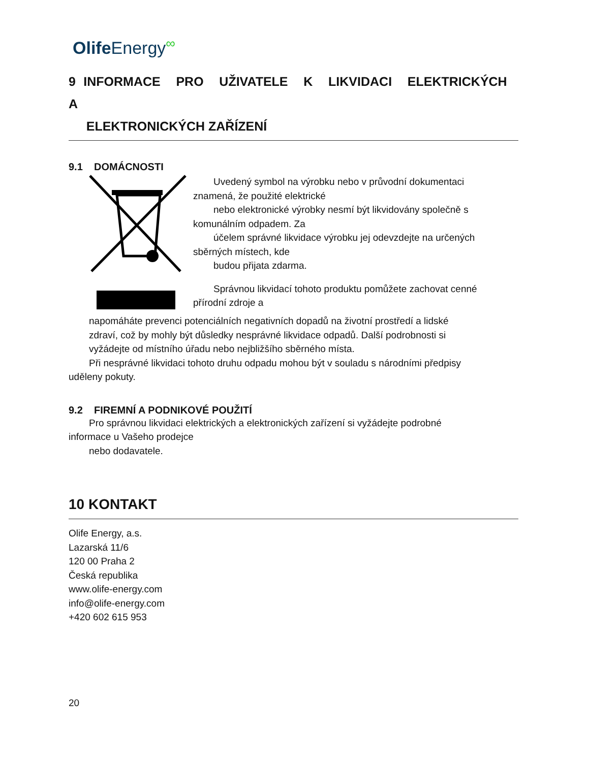Olife Energy<sup>∞</sup>
9 INFORMACE PRO UŽIVATELE K LIKVIDACI ELEKTRICKÝCH A
ELEKTRONICKÝCH ZAŘÍZENÍ
9.1 DOMÁCNOSTI
Uvedený symbol na výrobku nebo v průvodní dokumentaci
znamená, že použité elektrické
nebo elektronické výrobky nesmí být likvidovány společně s
komunálním odpadem. Za
účelem správné likvidace výrobku jej odevzdejte na určených
sběrných místech, kde
budou přijata zdarma.
Správnou likvidací tohoto produktu pomůžete zachovat cenné
přírodní zdroje a
napomáháte prevenci potenciálních negativních dopadů na životní prostředí a lidské
zdraví, což by mohly být důsledky nesprávné likvidace odpadů. Další podrobnosti si
vyžádejte od místního úřadu nebo nejbližšího sběrného místa.
Při nesprávné likvidaci tohoto druhu odpadu mohou být v souladu s národními předpisy
uděleny pokuty.
9.2 FIREMNÍ A PODNIKOVÉ POUŽITÍ
Pro správnou likvidaci elektrických a elektronických zařízení si vyžádejte podrobné
informace u Vašeho prodejce
nebo dodavatele.
10 KONTAKT
Olife Energy, a.s.
Lazarská 11/6
120 00 Praha 2
Česká republika
www.olife-energy.com
info@olife-energy.com
+420 602 615 953
20